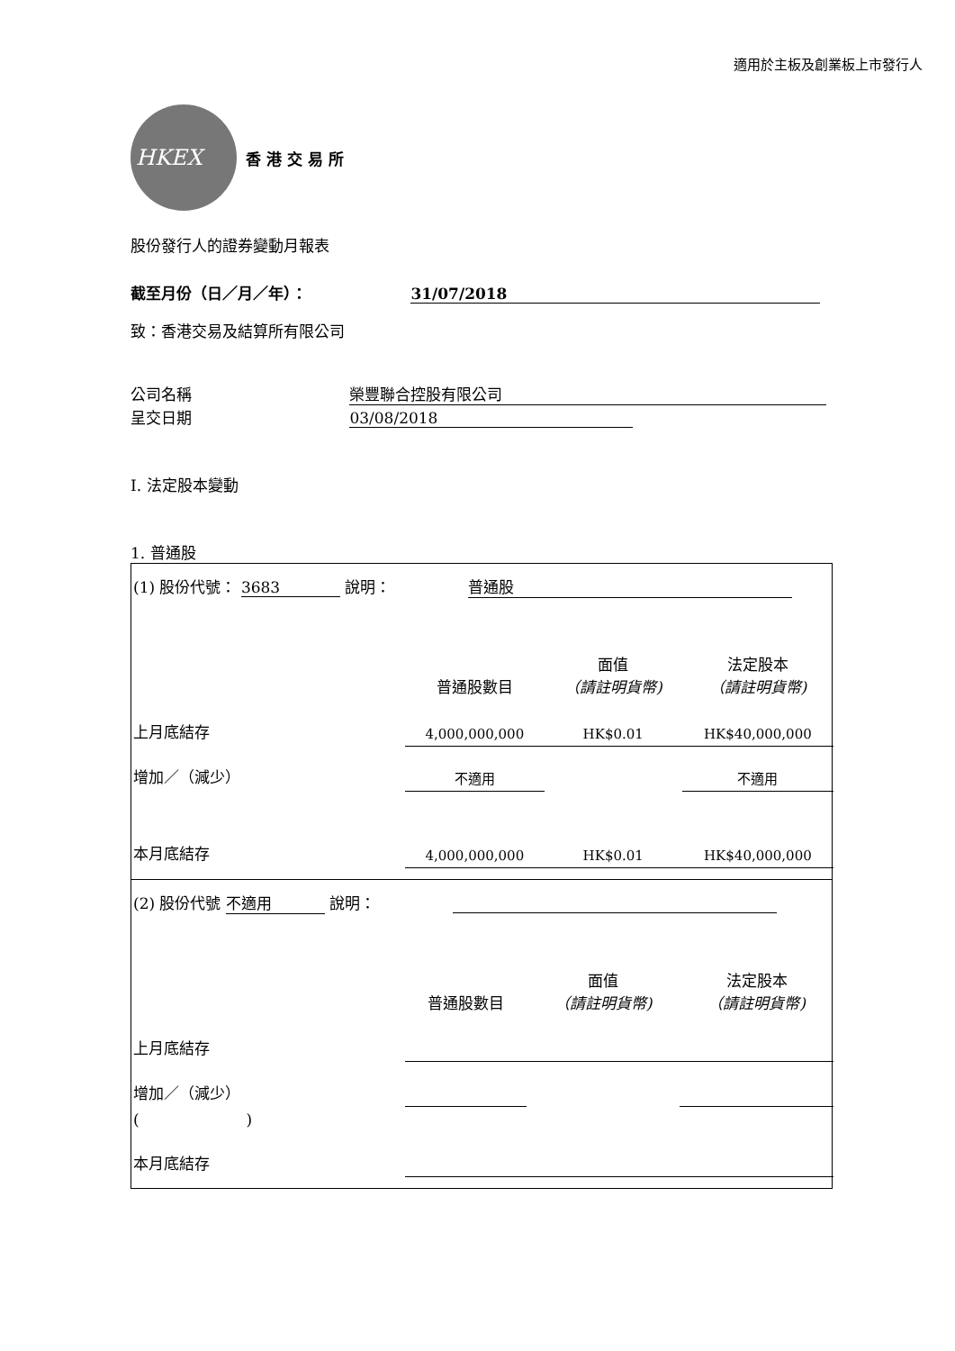適用於主板及創業板上市發行人
HKEX
香 港 交 易 所
股份發行人的證券變動月報表
截至月份（日／月／年）： 31/07/2018
致：香港交易及結算所有限公司
公司名稱 榮豐聯合控股有限公司
呈交日期 03/08/2018
I. 法定股本變動
1. 普通股
| (1) 股份代號： 3683 說明： 普通股 | | | |
| | 普通股數目 | 面值 （請註明貨幣) | 法定股本 （請註明貨幣) |
| 上月底結存 | 4,000,000,000 | HK$0.01 | HK$40,000,000 |
| 增加／（減少） | 不適用 | | 不適用 |
| 本月底結存 | 4,000,000,000 | HK$0.01 | HK$40,000,000 |
| (2) 股份代號 不適用 說明： | | | |
| | 普通股數目 | 面值 （請註明貨幣) | 法定股本 （請註明貨幣) |
| 上月底結存 | | | |
| 增加／（減少） | | | |
| ( ) | | | |
| 本月底結存 | | | |